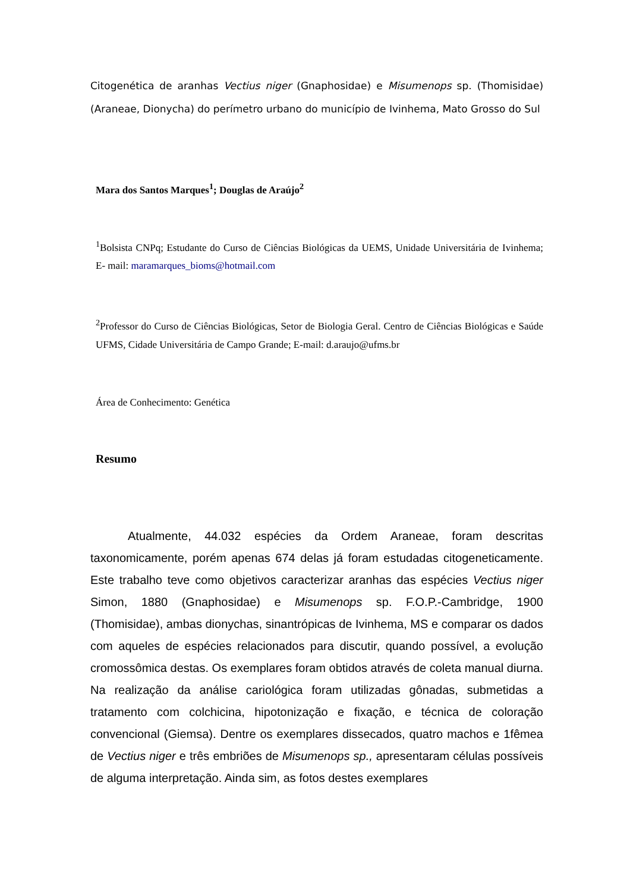Citogenética de aranhas Vectius niger (Gnaphosidae) e Misumenops sp. (Thomisidae) (Araneae, Dionycha) do perímetro urbano do município de Ivinhema, Mato Grosso do Sul
Mara dos Santos Marques<sup>1</sup>; Douglas de Araújo<sup>2</sup>
<sup>1</sup> Bolsista CNPq; Estudante do Curso de Ciências Biológicas da UEMS, Unidade Universitária de Ivinhema; E- mail: maramarques_bioms@hotmail.com
<sup>2</sup> Professor do Curso de Ciências Biológicas, Setor de Biologia Geral. Centro de Ciências Biológicas e Saúde UFMS, Cidade Universitária de Campo Grande; E-mail: d.araujo@ufms.br
Área de Conhecimento: Genética
Resumo
Atualmente, 44.032 espécies da Ordem Araneae, foram descritas taxonomicamente, porém apenas 674 delas já foram estudadas citogeneticamente. Este trabalho teve como objetivos caracterizar aranhas das espécies Vectius niger Simon, 1880 (Gnaphosidae) e Misumenops sp. F.O.P.-Cambridge, 1900 (Thomisidae), ambas dionychas, sinantrópicas de Ivinhema, MS e comparar os dados com aqueles de espécies relacionados para discutir, quando possível, a evolução cromossômica destas. Os exemplares foram obtidos através de coleta manual diurna. Na realização da análise cariológica foram utilizadas gônadas, submetidas a tratamento com colchicina, hipotonização e fixação, e técnica de coloração convencional (Giemsa). Dentre os exemplares dissecados, quatro machos e 1fêmea de Vectius niger e três embriões de Misumenops sp., apresentaram células possíveis de alguma interpretação. Ainda sim, as fotos destes exemplares